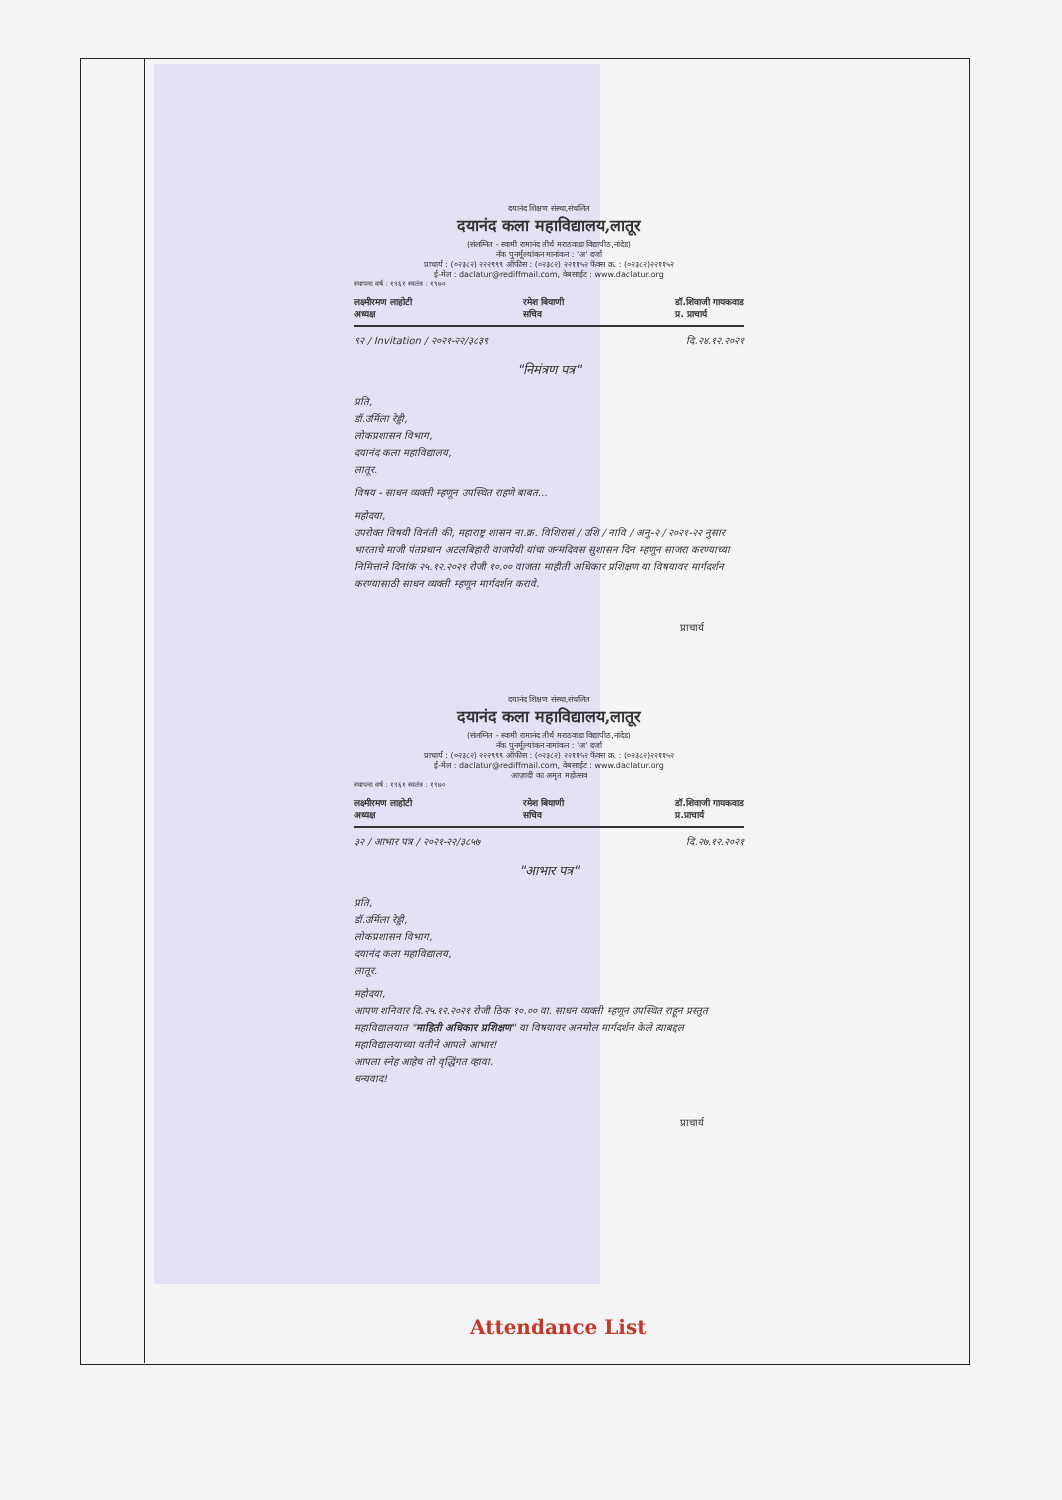दयानंद शिक्षण संस्था,संचलित
दयानंद कला महाविद्यालय,लातूर
(संलग्नित - स्वामी रामानंद तीर्थ मराठवाडा विद्यापीठ,नांदेड)
नॅक पुनर्मूल्यांकन मानांकन : 'अ' दर्जा
प्राचार्य : (०२३८२) २२२९९९ ऑफीस : (०२३८२) २२११५२ फॅक्स क्र. : (०२३८२)२२११५२
ई-मेल : daclatur@rediffmail.com, वेबसाईट : www.daclatur.org
स्थापना वर्ष : १९६१ स्वतंत्र : १९७०
लक्ष्मीरमण लाहोटी
अध्यक्ष रमेश बियाणी
सचिव डॉ.शिवाजी गायकवाड
प्र. प्राचार्य
९२ / Invitation / २०२१-२२/३८३९ दि.२४.१२.२०२१
"निमंत्रण पत्र"
प्रति,
डॉ.उर्मिला रेड्डी,
लोकप्रशासन विभाग,
दयानंद कला महाविद्यालय,
लातूर.
विषय - साधन व्यक्ती म्हणून उपस्थित राहणे बाबत...
महोदया,
उपरोक्त विषयी विनंती की, महाराष्ट्र शासन ना.क्र. विशिरासं / उशि / नावि / अनु-२ / २०२१-२२ नुसार भारताचे माजी पंतप्रधान अटलबिहारी वाजपेयी यांचा जन्मदिवस सुशासन दिन म्हणून साजरा करण्याच्या निमित्ताने दिनांक २५.१२.२०२१ रोजी १०.०० वाजता माहीती अधिकार प्रशिक्षण या विषयावर मार्गदर्शन करण्यासाठी साधन व्यक्ती म्हणून मार्गदर्शन करावे.
प्राचार्य
दयानंद शिक्षण संस्था,संचलित
दयानंद कला महाविद्यालय,लातूर
(संलग्नित - स्वामी रामानंद तीर्थ मराठवाडा विद्यापीठ,नांदेड)
नॅक पुनर्मूल्यांकन नामांकन : 'अ' दर्जा
प्राचार्य : (०२३८२) २२२९९९ ऑफीस : (०२३८२) २२११५२ फॅक्स क्र. : (०२३८२)२२११५२
ई-मेल : daclatur@rediffmail.com, वेबसाईट : www.daclatur.org
आज़ादी का अमृत महोत्सव
स्थापना वर्ष : १९६१ स्वतंत्र : १९७०
लक्ष्मीरमण लाहोटी
अध्यक्ष रमेश बियाणी
सचिव डॉ.शिवाजी गायकवाड
प्र.प्राचार्य
३२ / आभार पत्र / २०२१-२२/३८५७ दि.२७.१२.२०२१
"आभार पत्र"
प्रति,
डॉ.उर्मिला रेड्डी,
लोकप्रशासन विभाग,
दयानंद कला महाविद्यालय,
लातूर.
महोदया,
आपण शनिवार दि.२५.१२.२०२१ रोजी ठिक १०.०० वा. साधन व्यक्ती म्हणून उपस्थित राहून प्रस्तुत महाविद्यालयात "माहिती अधिकार प्रशिक्षण" या विषयावर अनमोल मार्गदर्शन केले त्याबद्दल महाविद्यालयाच्या वतीने आपले आभार!
आपला स्नेह आहेच तो वृद्धिंगत व्हावा.
धन्यवाद!
प्राचार्य
Attendance List